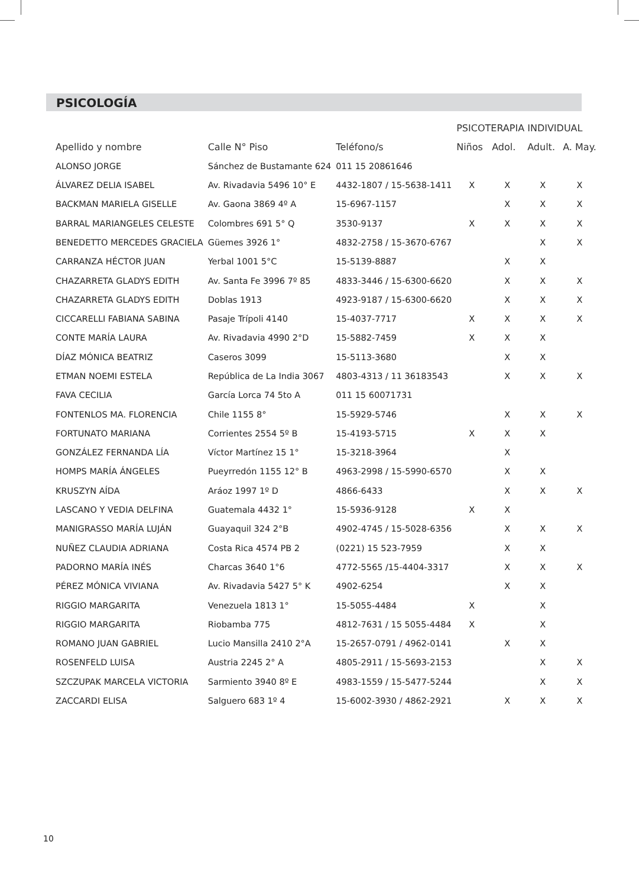PSICOLOGÍA
| | | | PSICOTERAPIA INDIVIDUAL | | | |
| --- | --- | --- | --- | --- | --- | --- |
| Apellido y nombre | Calle N° Piso | Teléfono/s | Niños | Adol. | Adult. | A. May. |
| ALONSO JORGE | Sánchez de Bustamante 624 | 011 15 20861646 | | | | |
| ÁLVAREZ DELIA ISABEL | Av. Rivadavia 5496 10° E | 4432-1807 / 15-5638-1411 | X | X | X | X |
| BACKMAN MARIELA GISELLE | Av. Gaona 3869 4º A | 15-6967-1157 | | X | X | X |
| BARRAL MARIANGELES CELESTE | Colombres 691 5° Q | 3530-9137 | X | X | X | X |
| BENEDETTO MERCEDES GRACIELA | Güemes 3926 1° | 4832-2758 / 15-3670-6767 | | | X | X |
| CARRANZA HÉCTOR JUAN | Yerbal 1001 5°C | 15-5139-8887 | | X | X | |
| CHAZARRETA GLADYS EDITH | Av. Santa Fe 3996 7º 85 | 4833-3446 / 15-6300-6620 | | X | X | X |
| CHAZARRETA GLADYS EDITH | Doblas 1913 | 4923-9187 / 15-6300-6620 | | X | X | X |
| CICCARELLI FABIANA SABINA | Pasaje Trípoli 4140 | 15-4037-7717 | X | X | X | X |
| CONTE MARÍA LAURA | Av. Rivadavia 4990 2°D | 15-5882-7459 | X | X | X | |
| DÍAZ MÓNICA BEATRIZ | Caseros 3099 | 15-5113-3680 | | X | X | |
| ETMAN NOEMI ESTELA | República de La India 3067 | 4803-4313 / 11 36183543 | | X | X | X |
| FAVA CECILIA | García Lorca 74 5to A | 011 15 60071731 | | | | |
| FONTENLOS MA. FLORENCIA | Chile 1155 8° | 15-5929-5746 | | X | X | X |
| FORTUNATO MARIANA | Corrientes 2554 5º B | 15-4193-5715 | X | X | X | |
| GONZÁLEZ FERNANDA LÍA | Víctor Martínez 15 1° | 15-3218-3964 | | X | | |
| HOMPS MARÍA ÁNGELES | Pueyrredón 1155 12° B | 4963-2998 / 15-5990-6570 | | X | X | |
| KRUSZYN AÍDA | Aráoz 1997 1º D | 4866-6433 | | X | X | X |
| LASCANO Y VEDIA DELFINA | Guatemala 4432 1° | 15-5936-9128 | X | X | | |
| MANIGRASSO MARÍA LUJÁN | Guayaquil 324 2°B | 4902-4745 / 15-5028-6356 | | X | X | X |
| NUÑEZ CLAUDIA ADRIANA | Costa Rica 4574 PB 2 | (0221) 15 523-7959 | | X | X | |
| PADORNO MARÍA INÉS | Charcas 3640 1°6 | 4772-5565 /15-4404-3317 | | X | X | X |
| PÉREZ MÓNICA VIVIANA | Av. Rivadavia 5427 5° K | 4902-6254 | | X | X | |
| RIGGIO MARGARITA | Venezuela 1813 1° | 15-5055-4484 | X | | X | |
| RIGGIO MARGARITA | Riobamba 775 | 4812-7631 / 15 5055-4484 | X | | X | |
| ROMANO JUAN GABRIEL | Lucio Mansilla 2410 2°A | 15-2657-0791 / 4962-0141 | | X | X | |
| ROSENFELD LUISA | Austria 2245 2° A | 4805-2911 / 15-5693-2153 | | | X | X |
| SZCZUPAK MARCELA VICTORIA | Sarmiento 3940 8º E | 4983-1559 / 15-5477-5244 | | | X | X |
| ZACCARDI ELISA | Salguero 683 1º 4 | 15-6002-3930 / 4862-2921 | | X | X | X |
10